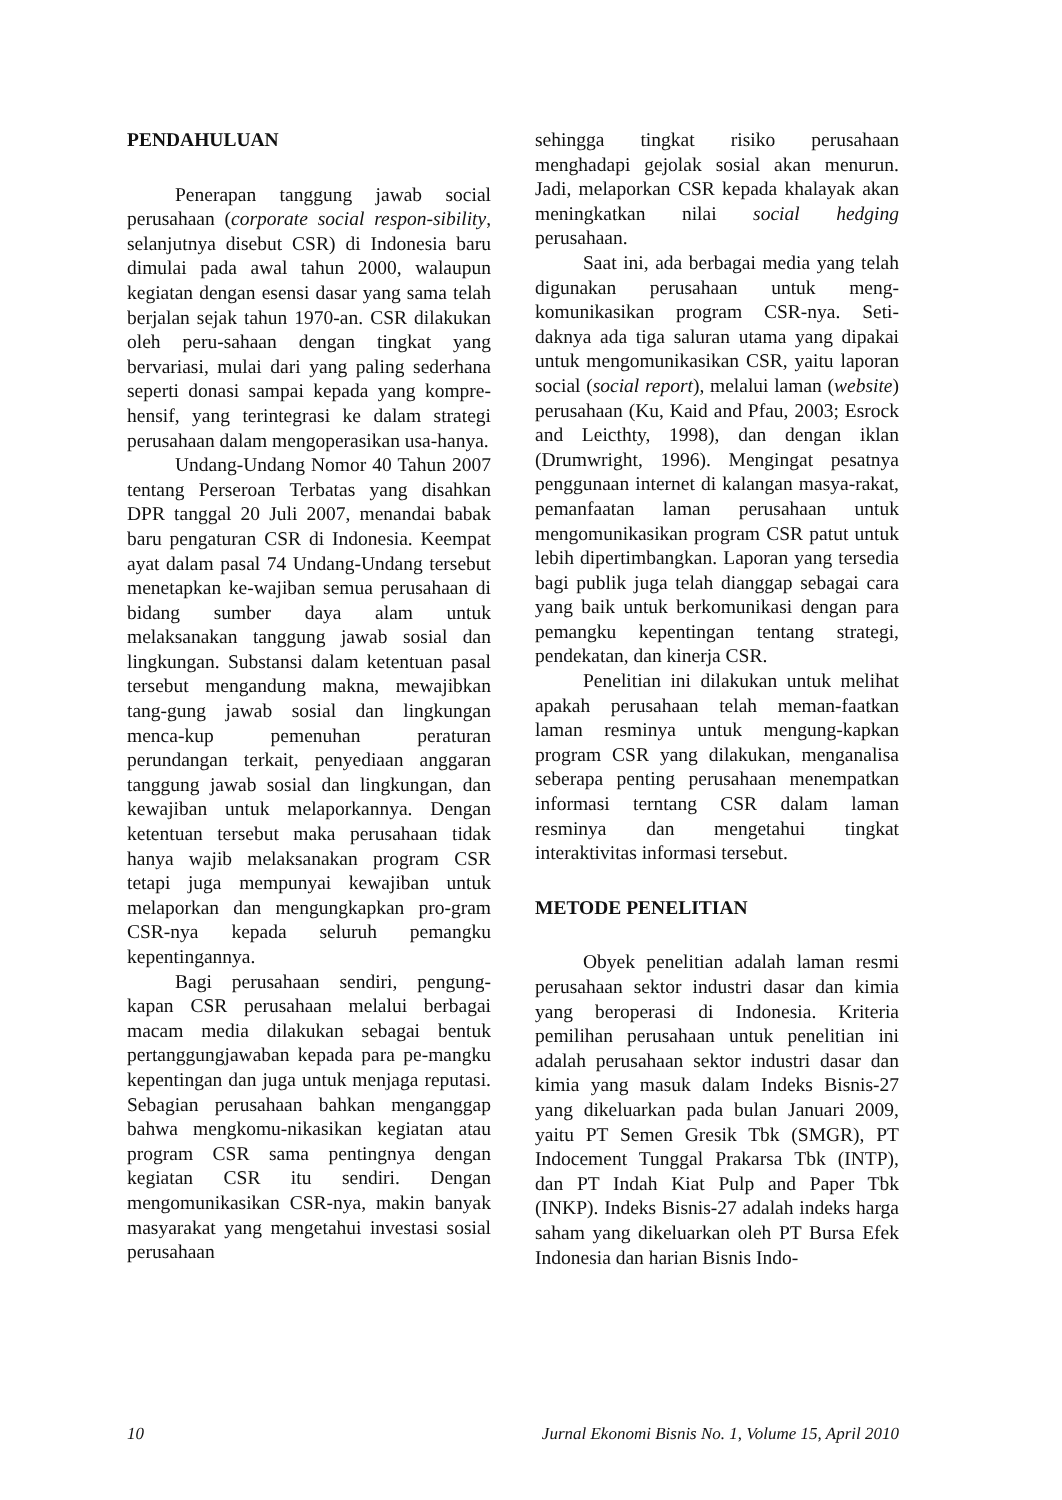PENDAHULUAN
Penerapan tanggung jawab social perusahaan (corporate social respon-sibility, selanjutnya disebut CSR) di Indonesia baru dimulai pada awal tahun 2000, walaupun kegiatan dengan esensi dasar yang sama telah berjalan sejak tahun 1970-an. CSR dilakukan oleh peru-sahaan dengan tingkat yang bervariasi, mulai dari yang paling sederhana seperti donasi sampai kepada yang kompre-hensif, yang terintegrasi ke dalam strategi perusahaan dalam mengoperasikan usa-hanya.
Undang-Undang Nomor 40 Tahun 2007 tentang Perseroan Terbatas yang disahkan DPR tanggal 20 Juli 2007, menandai babak baru pengaturan CSR di Indonesia. Keempat ayat dalam pasal 74 Undang-Undang tersebut menetapkan ke-wajiban semua perusahaan di bidang sumber daya alam untuk melaksanakan tanggung jawab sosial dan lingkungan. Substansi dalam ketentuan pasal tersebut mengandung makna, mewajibkan tang-gung jawab sosial dan lingkungan menca-kup pemenuhan peraturan perundangan terkait, penyediaan anggaran tanggung jawab sosial dan lingkungan, dan kewajiban untuk melaporkannya. Dengan ketentuan tersebut maka perusahaan tidak hanya wajib melaksanakan program CSR tetapi juga mempunyai kewajiban untuk melaporkan dan mengungkapkan pro-gram CSR-nya kepada seluruh pemangku kepentingannya.
Bagi perusahaan sendiri, pengung-kapan CSR perusahaan melalui berbagai macam media dilakukan sebagai bentuk pertanggungjawaban kepada para pe-mangku kepentingan dan juga untuk menjaga reputasi. Sebagian perusahaan bahkan menganggap bahwa mengkomu-nikasikan kegiatan atau program CSR sama pentingnya dengan kegiatan CSR itu sendiri. Dengan mengomunikasikan CSR-nya, makin banyak masyarakat yang mengetahui investasi sosial perusahaan
sehingga tingkat risiko perusahaan menghadapi gejolak sosial akan menurun. Jadi, melaporkan CSR kepada khalayak akan meningkatkan nilai social hedging perusahaan.
Saat ini, ada berbagai media yang telah digunakan perusahaan untuk meng-komunikasikan program CSR-nya. Seti-daknya ada tiga saluran utama yang dipakai untuk mengomunikasikan CSR, yaitu laporan social (social report), melalui laman (website) perusahaan (Ku, Kaid and Pfau, 2003; Esrock and Leicthty, 1998), dan dengan iklan (Drumwright, 1996). Mengingat pesatnya penggunaan internet di kalangan masya-rakat, pemanfaatan laman perusahaan untuk mengomunikasikan program CSR patut untuk lebih dipertimbangkan. Laporan yang tersedia bagi publik juga telah dianggap sebagai cara yang baik untuk berkomunikasi dengan para pemangku kepentingan tentang strategi, pendekatan, dan kinerja CSR.
Penelitian ini dilakukan untuk melihat apakah perusahaan telah meman-faatkan laman resminya untuk mengung-kapkan program CSR yang dilakukan, menganalisa seberapa penting perusahaan menempatkan informasi terntang CSR dalam laman resminya dan mengetahui tingkat interaktivitas informasi tersebut.
METODE PENELITIAN
Obyek penelitian adalah laman resmi perusahaan sektor industri dasar dan kimia yang beroperasi di Indonesia. Kriteria pemilihan perusahaan untuk penelitian ini adalah perusahaan sektor industri dasar dan kimia yang masuk dalam Indeks Bisnis-27 yang dikeluarkan pada bulan Januari 2009, yaitu PT Semen Gresik Tbk (SMGR), PT Indocement Tunggal Prakarsa Tbk (INTP), dan PT Indah Kiat Pulp and Paper Tbk (INKP). Indeks Bisnis-27 adalah indeks harga saham yang dikeluarkan oleh PT Bursa Efek Indonesia dan harian Bisnis Indo-
10 Jurnal Ekonomi Bisnis No. 1, Volume 15, April 2010